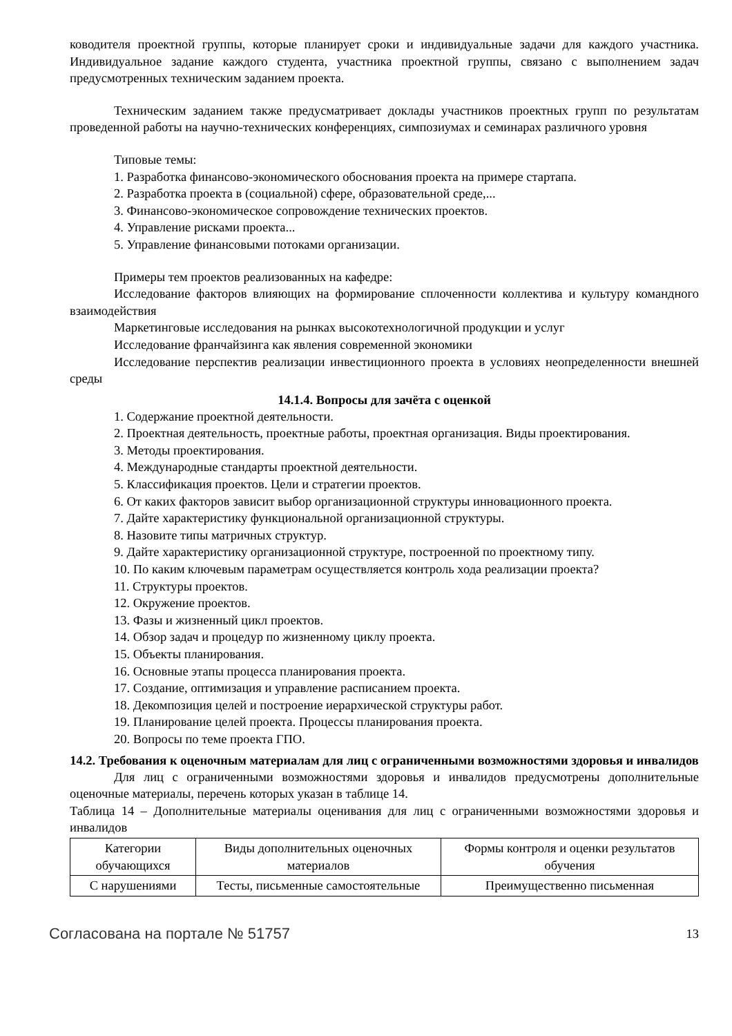ководителя проектной группы, которые планирует сроки и индивидуальные задачи для каждого участника. Индивидуальное задание каждого студента, участника проектной группы, связано с выполнением задач предусмотренных техническим заданием проекта.
Техническим заданием также предусматривает доклады участников проектных групп по результатам проведенной работы на научно-технических конференциях, симпозиумах и семинарах различного уровня
Типовые темы:
1. Разработка финансово-экономического обоснования проекта на примере стартапа.
2. Разработка проекта в (социальной) сфере, образовательной среде,...
3. Финансово-экономическое сопровождение технических проектов.
4. Управление рисками проекта...
5. Управление финансовыми потоками организации.
Примеры тем проектов реализованных на кафедре:
Исследование факторов влияющих на формирование сплоченности коллектива и культуру командного взаимодействия
Маркетинговые исследования на рынках высокотехнологичной продукции и услуг
Исследование франчайзинга как явления современной экономики
Исследование перспектив реализации инвестиционного проекта в условиях неопределенности внешней среды
14.1.4. Вопросы для зачёта с оценкой
1. Содержание проектной деятельности.
2. Проектная деятельность, проектные работы, проектная организация. Виды проектирования.
3. Методы проектирования.
4. Международные стандарты проектной деятельности.
5. Классификация проектов. Цели и стратегии проектов.
6. От каких факторов зависит выбор организационной структуры инновационного проекта.
7. Дайте характеристику функциональной организационной структуры.
8. Назовите типы матричных структур.
9. Дайте характеристику организационной структуре, построенной по проектному типу.
10. По каким ключевым параметрам осуществляется контроль хода реализации проекта?
11. Структуры проектов.
12. Окружение проектов.
13. Фазы и жизненный цикл проектов.
14. Обзор задач и процедур по жизненному циклу проекта.
15. Объекты планирования.
16. Основные этапы процесса планирования проекта.
17. Создание, оптимизация и управление расписанием проекта.
18. Декомпозиция целей и построение иерархической структуры работ.
19. Планирование целей проекта. Процессы планирования проекта.
20. Вопросы по теме проекта ГПО.
14.2. Требования к оценочным материалам для лиц с ограниченными возможностями здоровья и инвалидов
Для лиц с ограниченными возможностями здоровья и инвалидов предусмотрены дополнительные оценочные материалы, перечень которых указан в таблице 14.
Таблица 14 – Дополнительные материалы оценивания для лиц с ограниченными возможностями здоровья и инвалидов
| Категории обучающихся | Виды дополнительных оценочных материалов | Формы контроля и оценки результатов обучения |
| С нарушениями | Тесты, письменные самостоятельные | Преимущественно письменная |
Согласована на портале № 51757 13